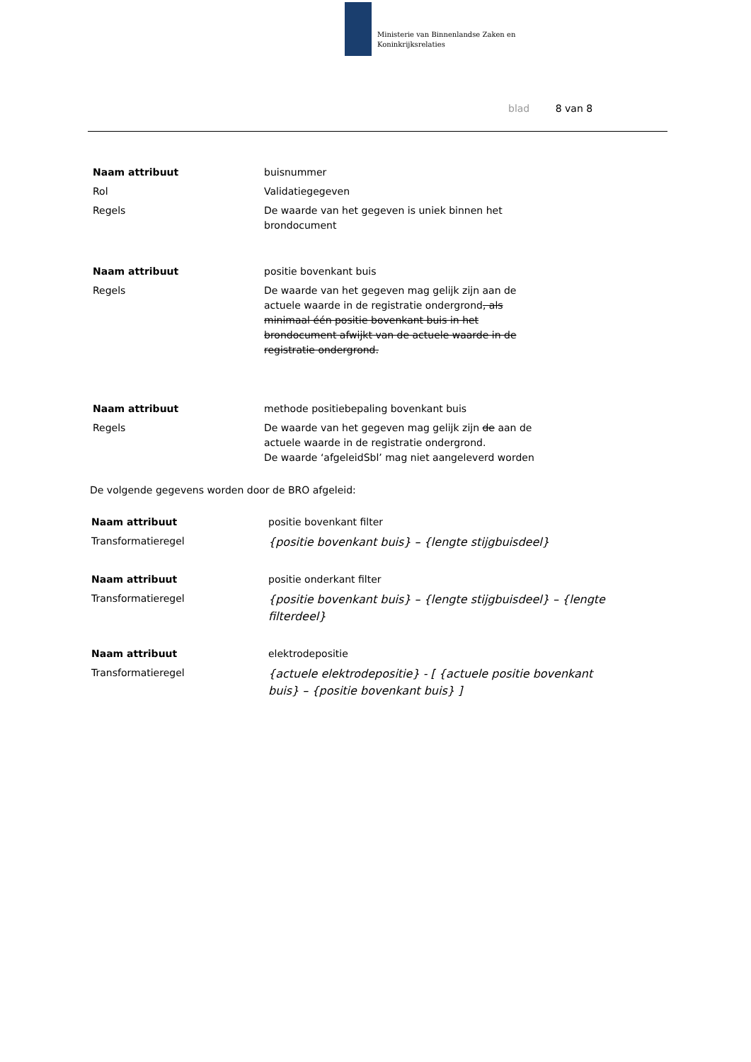Ministerie van Binnenlandse Zaken en
Koninkrijksrelaties
blad 8 van 8
| Naam attribuut | buisnummer |
| Rol | Validatiegegeven |
| Regels | De waarde van het gegeven is uniek binnen het brondocument |
| Naam attribuut | positie bovenkant buis |
| Regels | De waarde van het gegeven mag gelijk zijn aan de actuele waarde in de registratie ondergrond , als minimaal één positie bovenkant buis in het brondocument afwijkt van de actuele waarde in de registratie ondergrond. |
| Naam attribuut | methode positiebepaling bovenkant buis |
| Regels | De waarde van het gegeven mag gelijk zijn de aan de actuele waarde in de registratie ondergrond. De waarde ‘afgeleidSbl’ mag niet aangeleverd worden |
De volgende gegevens worden door de BRO afgeleid:
| Naam attribuut | positie bovenkant filter |
| Transformatieregel | {positie bovenkant buis} – {lengte stijgbuisdeel} |
| Naam attribuut | positie onderkant filter |
| Transformatieregel | {positie bovenkant buis} – {lengte stijgbuisdeel} – {lengte filterdeel} |
| Naam attribuut | elektrodepositie |
| Transformatieregel | {actuele elektrodepositie} - [ {actuele positie bovenkant buis} – {positie bovenkant buis} ] |